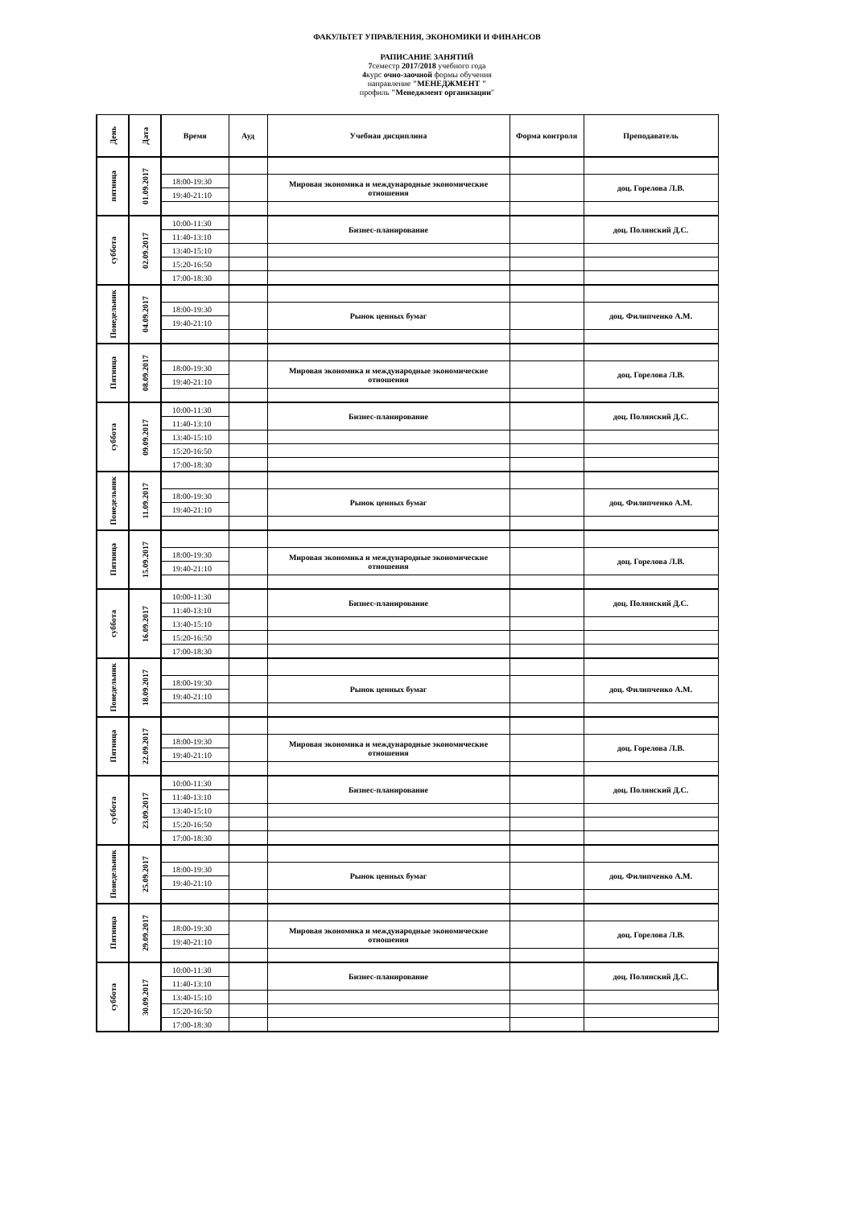ФАКУЛЬТЕТ УПРАВЛЕНИЯ, ЭКОНОМИКИ И ФИНАНСОВ
РАПИСАНИЕ ЗАНЯТИЙ
7семестр 2017/2018 учебного года
4курс очно-заочной формы обучения
направление "МЕНЕДЖМЕНТ "
профиль "Менеджмент организации"
| День | Дата | Время | Ауд | Учебная дисциплина | Форма контроля | Преподаватель |
| --- | --- | --- | --- | --- | --- | --- |
| пятница | 01.09.2017 | | | | | |
| | | 18:00-19:30 | | Мировая экономика и международные экономические отношения | | доц. Горелова Л.В. |
| | | 19:40-21:10 | | | | |
| суббота | 02.09.2017 | 10:00-11:30 | | Бизнес-планирование | | доц. Полянский Д.С. |
| | | 11:40-13:10 | | | | |
| | | 13:40-15:10 | | | | |
| | | 15:20-16:50 | | | | |
| | | 17:00-18:30 | | | | |
| Понедельник | 04.09.2017 | | | | | |
| | | 18:00-19:30 | | Рынок ценных бумаг | | доц. Филипченко А.М. |
| | | 19:40-21:10 | | | | |
| Пятница | 08.09.2017 | | | | | |
| | | 18:00-19:30 | | Мировая экономика и международные экономические отношения | | доц. Горелова Л.В. |
| | | 19:40-21:10 | | | | |
| суббота | 09.09.2017 | 10:00-11:30 | | Бизнес-планирование | | доц. Полянский Д.С. |
| | | 11:40-13:10 | | | | |
| | | 13:40-15:10 | | | | |
| | | 15:20-16:50 | | | | |
| | | 17:00-18:30 | | | | |
| Понедельник | 11.09.2017 | | | | | |
| | | 18:00-19:30 | | Рынок ценных бумаг | | доц. Филипченко А.М. |
| | | 19:40-21:10 | | | | |
| Пятница | 15.09.2017 | | | | | |
| | | 18:00-19:30 | | Мировая экономика и международные экономические отношения | | доц. Горелова Л.В. |
| | | 19:40-21:10 | | | | |
| суббота | 16.09.2017 | 10:00-11:30 | | Бизнес-планирование | | доц. Полянский Д.С. |
| | | 11:40-13:10 | | | | |
| | | 13:40-15:10 | | | | |
| | | 15:20-16:50 | | | | |
| | | 17:00-18:30 | | | | |
| Понедельник | 18.09.2017 | | | | | |
| | | 18:00-19:30 | | Рынок ценных бумаг | | доц. Филипченко А.М. |
| | | 19:40-21:10 | | | | |
| Пятница | 22.09.2017 | | | | | |
| | | 18:00-19:30 | | Мировая экономика и международные экономические отношения | | доц. Горелова Л.В. |
| | | 19:40-21:10 | | | | |
| суббота | 23.09.2017 | 10:00-11:30 | | Бизнес-планирование | | доц. Полянский Д.С. |
| | | 11:40-13:10 | | | | |
| | | 13:40-15:10 | | | | |
| | | 15:20-16:50 | | | | |
| | | 17:00-18:30 | | | | |
| Понедельник | 25.09.2017 | | | | | |
| | | 18:00-19:30 | | Рынок ценных бумаг | | доц. Филипченко А.М. |
| | | 19:40-21:10 | | | | |
| Пятница | 29.09.2017 | | | | | |
| | | 18:00-19:30 | | Мировая экономика и международные экономические отношения | | доц. Горелова Л.В. |
| | | 19:40-21:10 | | | | |
| суббота | 30.09.2017 | 10:00-11:30 | | Бизнес-планирование | | доц. Полянский Д.С. |
| | | 11:40-13:10 | | | | |
| | | 13:40-15:10 | | | | |
| | | 15:20-16:50 | | | | |
| | | 17:00-18:30 | | | | |